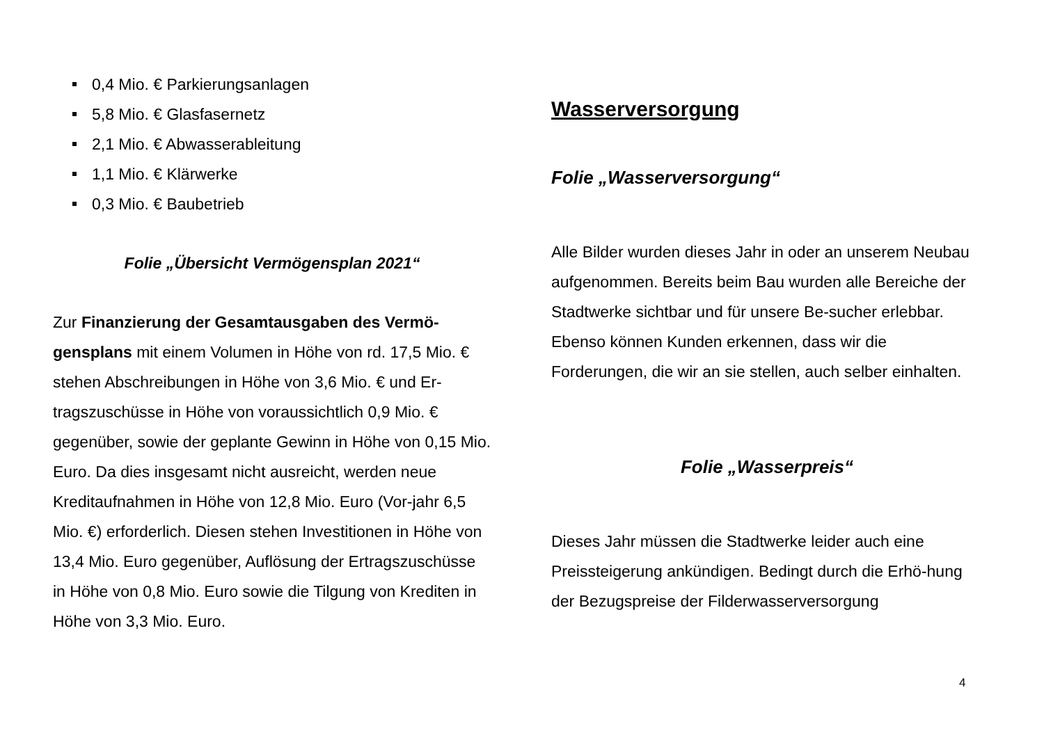0,4 Mio. € Parkierungsanlagen
5,8 Mio. € Glasfasernetz
2,1 Mio. € Abwasserableitung
1,1 Mio. € Klärwerke
0,3 Mio. € Baubetrieb
Folie „Übersicht Vermögensplan 2021“
Zur Finanzierung der Gesamtausgaben des Vermö-gensplans mit einem Volumen in Höhe von rd. 17,5 Mio. € stehen Abschreibungen in Höhe von 3,6 Mio. € und Er-tragszuschüsse in Höhe von voraussichtlich 0,9 Mio. € gegenüber, sowie der geplante Gewinn in Höhe von 0,15 Mio. Euro. Da dies insgesamt nicht ausreicht, werden neue Kreditaufnahmen in Höhe von 12,8 Mio. Euro (Vor-jahr 6,5 Mio. €) erforderlich. Diesen stehen Investitionen in Höhe von 13,4 Mio. Euro gegenüber, Auflösung der Ertragszuschüsse in Höhe von 0,8 Mio. Euro sowie die Tilgung von Krediten in Höhe von 3,3 Mio. Euro.
Wasserversorgung
Folie „Wasserversorgung“
Alle Bilder wurden dieses Jahr in oder an unserem Neubau aufgenommen. Bereits beim Bau wurden alle Bereiche der Stadtwerke sichtbar und für unsere Be-sucher erlebbar. Ebenso können Kunden erkennen, dass wir die Forderungen, die wir an sie stellen, auch selber einhalten.
Folie „Wasserpreis“
Dieses Jahr müssen die Stadtwerke leider auch eine Preissteigerung ankündigen. Bedingt durch die Erhö-hung der Bezugspreise der Filderwasserversorgung
4